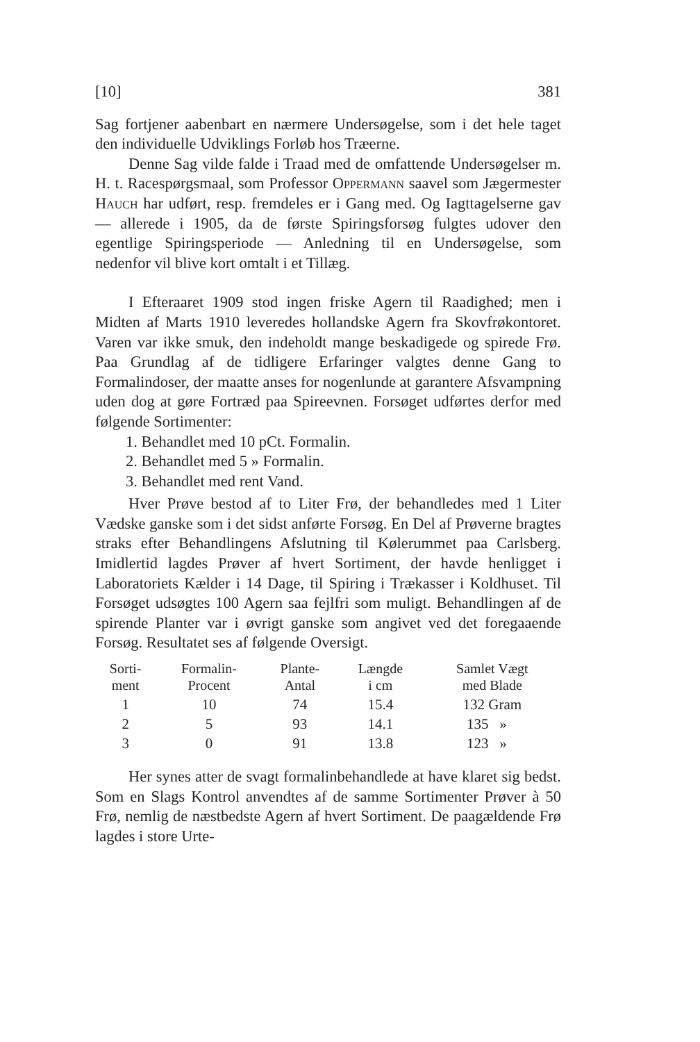[10] 381
Sag fortjener aabenbart en nærmere Undersøgelse, som i det hele taget den individuelle Udviklings Forløb hos Træerne.
Denne Sag vilde falde i Traad med de omfattende Undersøgelser m. H. t. Racespørgsmaal, som Professor Oppermann saavel som Jægermester Hauch har udført, resp. fremdeles er i Gang med. Og Iagttagelserne gav — allerede i 1905, da de første Spiringsforsøg fulgtes udover den egentlige Spiringsperiode — Anledning til en Undersøgelse, som nedenfor vil blive kort omtalt i et Tillæg.
I Efteraaret 1909 stod ingen friske Agern til Raadighed; men i Midten af Marts 1910 leveredes hollandske Agern fra Skovfrøkontoret. Varen var ikke smuk, den indeholdt mange beskadigede og spirede Frø. Paa Grundlag af de tidligere Erfaringer valgtes denne Gang to Formalindoser, der maatte anses for nogenlunde at garantere Afsvampning uden dog at gøre Fortræd paa Spireevnen. Forsøget udførtes derfor med følgende Sortimenter:
1. Behandlet med 10 pCt. Formalin.
2. Behandlet med 5 » Formalin.
3. Behandlet med rent Vand.
Hver Prøve bestod af to Liter Frø, der behandledes med 1 Liter Vædske ganske som i det sidst anførte Forsøg. En Del af Prøverne bragtes straks efter Behandlingens Afslutning til Kølerummet paa Carlsberg. Imidlertid lagdes Prøver af hvert Sortiment, der havde henligget i Laboratoriets Kælder i 14 Dage, til Spiring i Trækasser i Koldhuset. Til Forsøget udsøgtes 100 Agern saa fejlfri som muligt. Behandlingen af de spirende Planter var i øvrigt ganske som angivet ved det foregaaende Forsøg. Resultatet ses af følgende Oversigt.
| Sorti- ment | Formalin- Procent | Plante- Antal | Længde i cm | Samlet Vægt med Blade |
| --- | --- | --- | --- | --- |
| 1 | 10 | 74 | 15.4 | 132 Gram |
| 2 | 5 | 93 | 14.1 | 135 » |
| 3 | 0 | 91 | 13.8 | 123 » |
Her synes atter de svagt formalinbehandlede at have klaret sig bedst. Som en Slags Kontrol anvendtes af de samme Sortimenter Prøver à 50 Frø, nemlig de næstbedste Agern af hvert Sortiment. De paagældende Frø lagdes i store Urte-